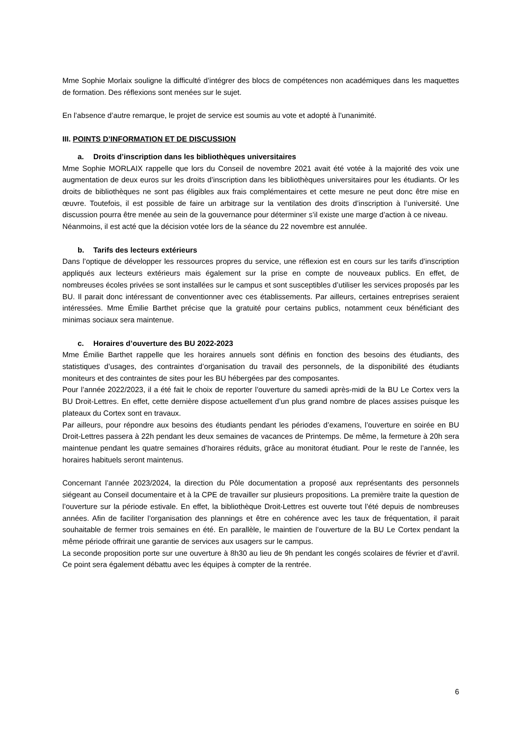Mme Sophie Morlaix souligne la difficulté d’intégrer des blocs de compétences non académiques dans les maquettes de formation. Des réflexions sont menées sur le sujet.
En l’absence d’autre remarque, le projet de service est soumis au vote et adopté à l’unanimité.
III. POINTS D’INFORMATION ET DE DISCUSSION
a. Droits d’inscription dans les bibliothèques universitaires
Mme Sophie MORLAIX rappelle que lors du Conseil de novembre 2021 avait été votée à la majorité des voix une augmentation de deux euros sur les droits d’inscription dans les bibliothèques universitaires pour les étudiants. Or les droits de bibliothèques ne sont pas éligibles aux frais complémentaires et cette mesure ne peut donc être mise en œuvre. Toutefois, il est possible de faire un arbitrage sur la ventilation des droits d’inscription à l’université. Une discussion pourra être menée au sein de la gouvernance pour déterminer s’il existe une marge d’action à ce niveau.
Néanmoins, il est acté que la décision votée lors de la séance du 22 novembre est annulée.
b. Tarifs des lecteurs extérieurs
Dans l’optique de développer les ressources propres du service, une réflexion est en cours sur les tarifs d’inscription appliqués aux lecteurs extérieurs mais également sur la prise en compte de nouveaux publics. En effet, de nombreuses écoles privées se sont installées sur le campus et sont susceptibles d’utiliser les services proposés par les BU. Il parait donc intéressant de conventionner avec ces établissements. Par ailleurs, certaines entreprises seraient intéressées. Mme Émilie Barthet précise que la gratuité pour certains publics, notamment ceux bénéficiant des minimas sociaux sera maintenue.
c. Horaires d’ouverture des BU 2022-2023
Mme Émilie Barthet rappelle que les horaires annuels sont définis en fonction des besoins des étudiants, des statistiques d’usages, des contraintes d’organisation du travail des personnels, de la disponibilité des étudiants moniteurs et des contraintes de sites pour les BU hébergées par des composantes.
Pour l’année 2022/2023, il a été fait le choix de reporter l’ouverture du samedi après-midi de la BU Le Cortex vers la BU Droit-Lettres. En effet, cette dernière dispose actuellement d’un plus grand nombre de places assises puisque les plateaux du Cortex sont en travaux.
Par ailleurs, pour répondre aux besoins des étudiants pendant les périodes d’examens, l’ouverture en soirée en BU Droit-Lettres passera à 22h pendant les deux semaines de vacances de Printemps. De même, la fermeture à 20h sera maintenue pendant les quatre semaines d’horaires réduits, grâce au monitorat étudiant. Pour le reste de l’année, les horaires habituels seront maintenus.
Concernant l’année 2023/2024, la direction du Pôle documentation a proposé aux représentants des personnels siégeant au Conseil documentaire et à la CPE de travailler sur plusieurs propositions. La première traite la question de l’ouverture sur la période estivale. En effet, la bibliothèque Droit-Lettres est ouverte tout l’été depuis de nombreuses années. Afin de faciliter l’organisation des plannings et être en cohérence avec les taux de fréquentation, il parait souhaitable de fermer trois semaines en été. En parallèle, le maintien de l’ouverture de la BU Le Cortex pendant la même période offrirait une garantie de services aux usagers sur le campus.
La seconde proposition porte sur une ouverture à 8h30 au lieu de 9h pendant les congés scolaires de février et d’avril. Ce point sera également débattu avec les équipes à compter de la rentrée.
6